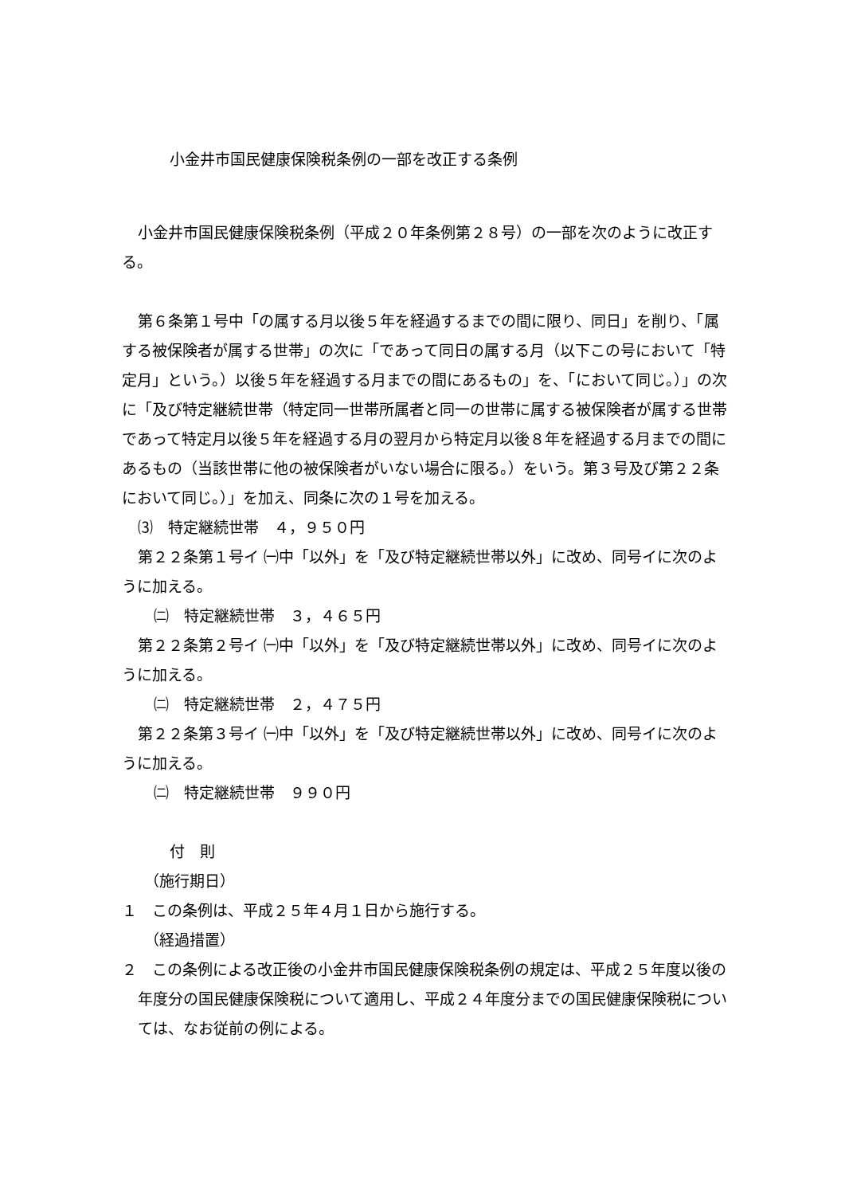小金井市国民健康保険税条例の一部を改正する条例
小金井市国民健康保険税条例（平成２０年条例第２８号）の一部を次のように改正する。
第６条第１号中「の属する月以後５年を経過するまでの間に限り、同日」を削り、「属する被保険者が属する世帯」の次に「であって同日の属する月（以下この号において「特定月」という。）以後５年を経過する月までの間にあるもの」を、「において同じ。）」の次に「及び特定継続世帯（特定同一世帯所属者と同一の世帯に属する被保険者が属する世帯であって特定月以後５年を経過する月の翌月から特定月以後８年を経過する月までの間にあるもの（当該世帯に他の被保険者がいない場合に限る。）をいう。第３号及び第２２条において同じ。）」を加え、同条に次の１号を加える。
⑶　特定継続世帯　４，９５０円
第２２条第１号イ ㈠中「以外」を「及び特定継続世帯以外」に改め、同号イに次のように加える。
㈡　特定継続世帯　３，４６５円
第２２条第２号イ ㈠中「以外」を「及び特定継続世帯以外」に改め、同号イに次のように加える。
㈡　特定継続世帯　２，４７５円
第２２条第３号イ ㈠中「以外」を「及び特定継続世帯以外」に改め、同号イに次のように加える。
㈡　特定継続世帯　９９０円
付　則
（施行期日）
１　この条例は、平成２５年４月１日から施行する。
（経過措置）
２　この条例による改正後の小金井市国民健康保険税条例の規定は、平成２５年度以後の年度分の国民健康保険税について適用し、平成２４年度分までの国民健康保険税については、なお従前の例による。